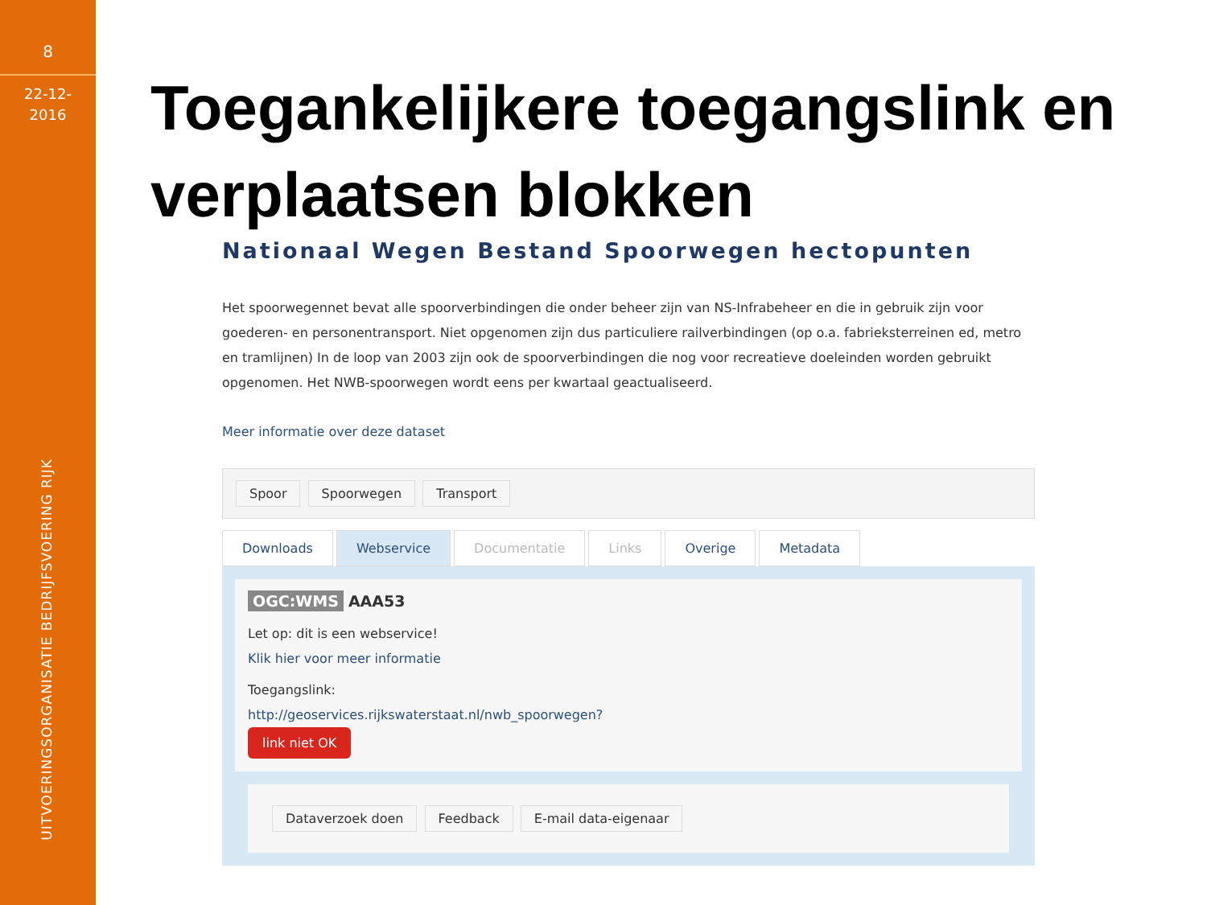8
22-12-
2016
UITVOERINGSORGANISATIE BEDRIJFSVOERING RIJK
Toegankelijkere toegangslink en verplaatsen blokken
Nationaal Wegen Bestand Spoorwegen hectopunten
Het spoorwegennet bevat alle spoorverbindingen die onder beheer zijn van NS-Infrabeheer en die in gebruik zijn voor goederen- en personentransport. Niet opgenomen zijn dus particuliere railverbindingen (op o.a. fabrieksterreinen ed, metro en tramlijnen) In de loop van 2003 zijn ook de spoorverbindingen die nog voor recreatieve doeleinden worden gebruikt opgenomen. Het NWB-spoorwegen wordt eens per kwartaal geactualiseerd.
Meer informatie over deze dataset
Spoor Spoorwegen Transport
Downloads Webservice Documentatie Links Overige Metadata
OGC:WMS AAA53
Let op: dit is een webservice!
Klik hier voor meer informatie
Toegangslink:
http://geoservices.rijkswaterstaat.nl/nwb_spoorwegen?
link niet OK
Dataverzoek doen Feedback E-mail data-eigenaar